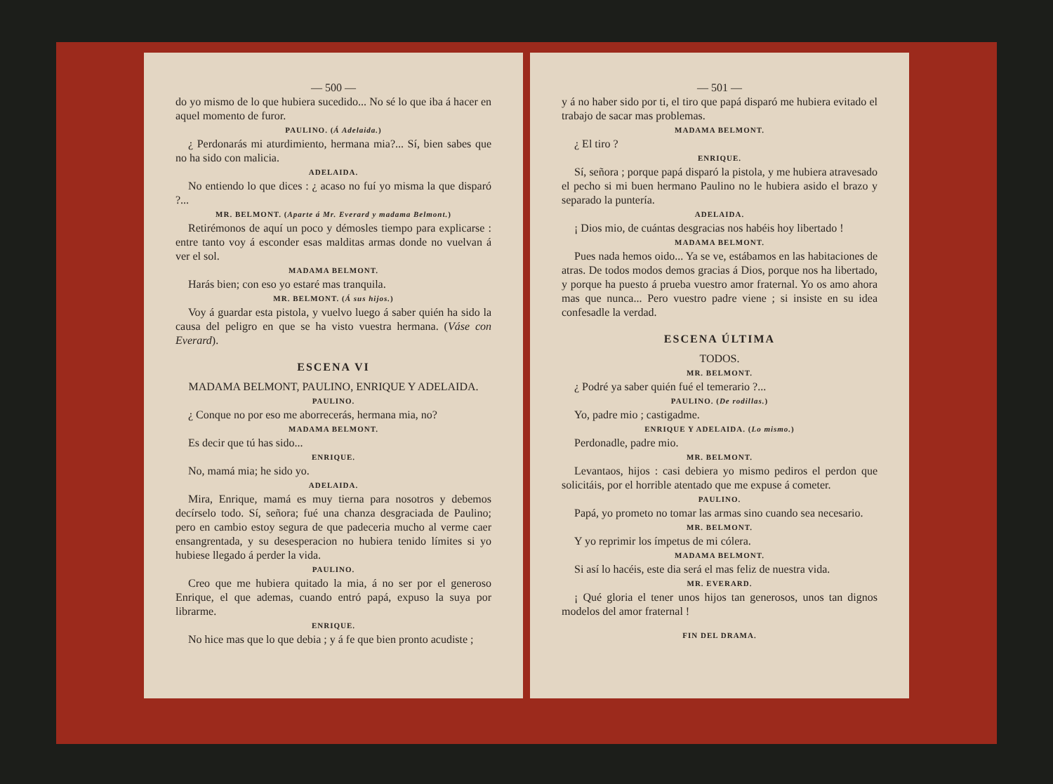— 500 —
do yo mismo de lo que hubiera sucedido... No sé lo que iba á hacer en aquel momento de furor.
PAULINO. (Á Adelaida.)
¿ Perdonarás mi aturdimiento, hermana mia?... Sí, bien sabes que no ha sido con malicia.
ADELAIDA.
No entiendo lo que dices : ¿ acaso no fuí yo misma la que disparó ?...
MR. BELMONT. (Aparte á Mr. Everard y madama Belmont.)
Retirémonos de aquí un poco y démosles tiempo para explicarse : entre tanto voy á esconder esas malditas armas donde no vuelvan á ver el sol.
MADAMA BELMONT.
Harás bien; con eso yo estaré mas tranquila.
MR. BELMONT. (Á sus hijos.)
Voy á guardar esta pistola, y vuelvo luego á saber quién ha sido la causa del peligro en que se ha visto vuestra hermana. (Váse con Everard).
ESCENA VI
MADAMA BELMONT, PAULINO, ENRIQUE Y ADELAIDA.
PAULINO.
¿ Conque no por eso me aborrecerás, hermana mia, no?
MADAMA BELMONT.
Es decir que tú has sido...
ENRIQUE.
No, mamá mia; he sido yo.
ADELAIDA.
Mira, Enrique, mamá es muy tierna para nosotros y debemos decírselo todo. Sí, señora; fué una chanza desgraciada de Paulino; pero en cambio estoy segura de que padeceria mucho al verme caer ensangrentada, y su desesperacion no hubiera tenido límites si yo hubiese llegado á perder la vida.
PAULINO.
Creo que me hubiera quitado la mia, á no ser por el generoso Enrique, el que ademas, cuando entró papá, expuso la suya por librarme.
ENRIQUE.
No hice mas que lo que debia ; y á fe que bien pronto acudiste ;
— 501 —
y á no haber sido por ti, el tiro que papá disparó me hubiera evitado el trabajo de sacar mas problemas.
MADAMA BELMONT.
¿ El tiro ?
ENRIQUE.
Sí, señora ; porque papá disparó la pistola, y me hubiera atravesado el pecho si mi buen hermano Paulino no le hubiera asido el brazo y separado la puntería.
ADELAIDA.
¡ Dios mio, de cuántas desgracias nos habéis hoy libertado !
MADAMA BELMONT.
Pues nada hemos oido... Ya se ve, estábamos en las habitaciones de atras. De todos modos demos gracias á Dios, porque nos ha libertado, y porque ha puesto á prueba vuestro amor fraternal. Yo os amo ahora mas que nunca... Pero vuestro padre viene ; si insiste en su idea confesadle la verdad.
ESCENA ÚLTIMA
TODOS.
MR. BELMONT.
¿ Podré ya saber quién fué el temerario ?...
PAULINO. (De rodillas.)
Yo, padre mio ; castigadme.
ENRIQUE Y ADELAIDA. (Lo mismo.)
Perdonadle, padre mio.
MR. BELMONT.
Levantaos, hijos : casi debiera yo mismo pediros el perdon que solicitáis, por el horrible atentado que me expuse á cometer.
PAULINO.
Papá, yo prometo no tomar las armas sino cuando sea necesario.
MR. BELMONT.
Y yo reprimir los ímpetus de mi cólera.
MADAMA BELMONT.
Si así lo hacéis, este dia será el mas feliz de nuestra vida.
MR. EVERARD.
¡ Qué gloria el tener unos hijos tan generosos, unos tan dignos modelos del amor fraternal !
FIN DEL DRAMA.